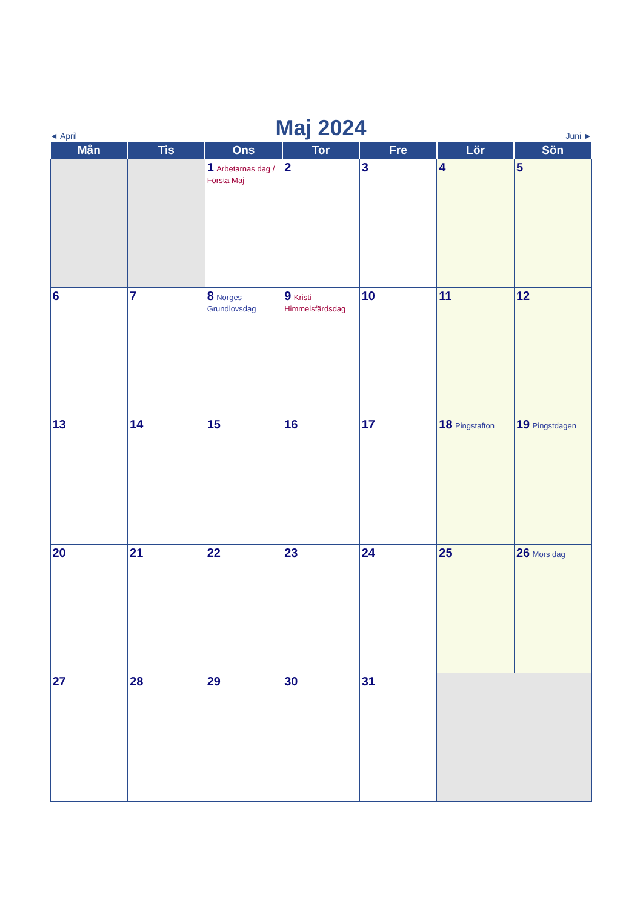◄ April Maj 2024 Juni ►
| Mån | Tis | Ons | Tor | Fre | Lör | Sön |
| --- | --- | --- | --- | --- | --- | --- |
| | | 1 Arbetarnas dag / Första Maj | 2 | 3 | 4 | 5 |
| 6 | 7 | 8 Norges Grundlovsdag | 9 Kristi Himmelsfärdsdag | 10 | 11 | 12 |
| 13 | 14 | 15 | 16 | 17 | 18 Pingstafton | 19 Pingstdagen |
| 20 | 21 | 22 | 23 | 24 | 25 | 26 Mors dag |
| 27 | 28 | 29 | 30 | 31 | | |